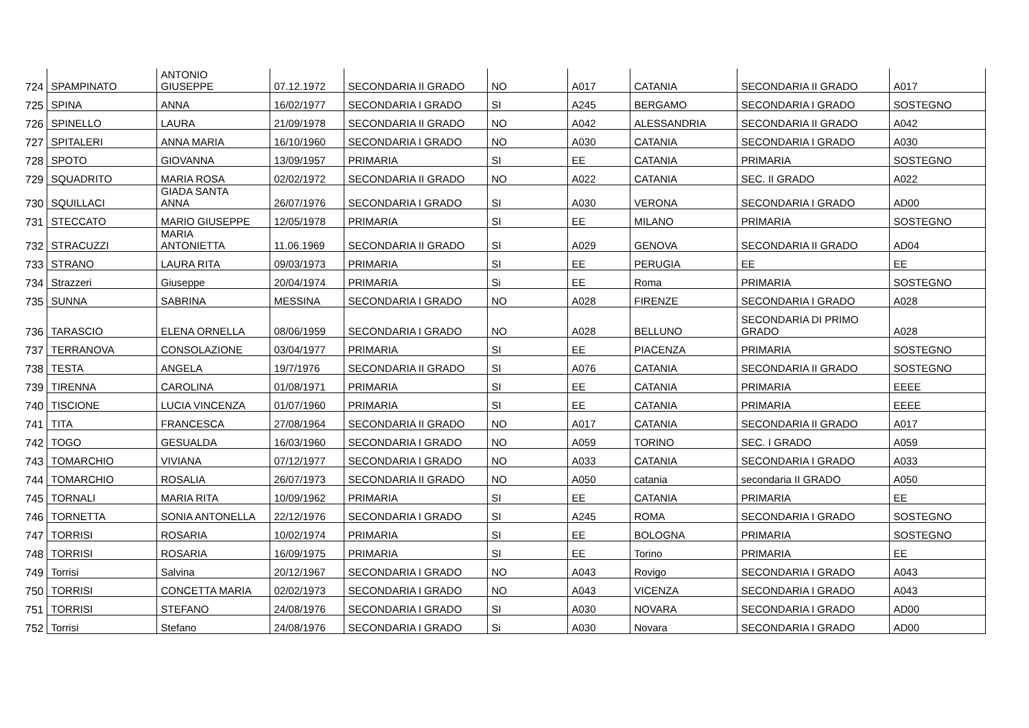| 724 | SPAMPINATO | ANTONIO GIUSEPPE | 07.12.1972 | SECONDARIA II GRADO | NO | A017 | CATANIA | SECONDARIA II GRADO | A017 |
| 725 | SPINA | ANNA | 16/02/1977 | SECONDARIA I GRADO | SI | A245 | BERGAMO | SECONDARIA I GRADO | SOSTEGNO |
| 726 | SPINELLO | LAURA | 21/09/1978 | SECONDARIA II GRADO | NO | A042 | ALESSANDRIA | SECONDARIA II GRADO | A042 |
| 727 | SPITALERI | ANNA MARIA | 16/10/1960 | SECONDARIA I GRADO | NO | A030 | CATANIA | SECONDARIA I GRADO | A030 |
| 728 | SPOTO | GIOVANNA | 13/09/1957 | PRIMARIA | SI | EE | CATANIA | PRIMARIA | SOSTEGNO |
| 729 | SQUADRITO | MARIA ROSA | 02/02/1972 | SECONDARIA II GRADO | NO | A022 | CATANIA | SEC. II GRADO | A022 |
| 730 | SQUILLACI | GIADA SANTA ANNA | 26/07/1976 | SECONDARIA I GRADO | SI | A030 | VERONA | SECONDARIA I GRADO | AD00 |
| 731 | STECCATO | MARIO GIUSEPPE | 12/05/1978 | PRIMARIA | SI | EE | MILANO | PRIMARIA | SOSTEGNO |
| 732 | STRACUZZI | MARIA ANTONIETTA | 11.06.1969 | SECONDARIA II GRADO | SI | A029 | GENOVA | SECONDARIA II GRADO | AD04 |
| 733 | STRANO | LAURA RITA | 09/03/1973 | PRIMARIA | SI | EE | PERUGIA | EE | EE |
| 734 | Strazzeri | Giuseppe | 20/04/1974 | PRIMARIA | Si | EE | Roma | PRIMARIA | SOSTEGNO |
| 735 | SUNNA | SABRINA | MESSINA | SECONDARIA I GRADO | NO | A028 | FIRENZE | SECONDARIA I GRADO | A028 |
| 736 | TARASCIO | ELENA ORNELLA | 08/06/1959 | SECONDARIA I GRADO | NO | A028 | BELLUNO | SECONDARIA DI PRIMO GRADO | A028 |
| 737 | TERRANOVA | CONSOLAZIONE | 03/04/1977 | PRIMARIA | SI | EE | PIACENZA | PRIMARIA | SOSTEGNO |
| 738 | TESTA | ANGELA | 19/7/1976 | SECONDARIA II GRADO | SI | A076 | CATANIA | SECONDARIA II GRADO | SOSTEGNO |
| 739 | TIRENNA | CAROLINA | 01/08/1971 | PRIMARIA | SI | EE | CATANIA | PRIMARIA | EEEE |
| 740 | TISCIONE | LUCIA VINCENZA | 01/07/1960 | PRIMARIA | SI | EE | CATANIA | PRIMARIA | EEEE |
| 741 | TITA | FRANCESCA | 27/08/1964 | SECONDARIA II GRADO | NO | A017 | CATANIA | SECONDARIA II GRADO | A017 |
| 742 | TOGO | GESUALDA | 16/03/1960 | SECONDARIA I GRADO | NO | A059 | TORINO | SEC. I GRADO | A059 |
| 743 | TOMARCHIO | VIVIANA | 07/12/1977 | SECONDARIA I GRADO | NO | A033 | CATANIA | SECONDARIA I GRADO | A033 |
| 744 | TOMARCHIO | ROSALIA | 26/07/1973 | SECONDARIA II GRADO | NO | A050 | catania | secondaria II GRADO | A050 |
| 745 | TORNALI | MARIA RITA | 10/09/1962 | PRIMARIA | SI | EE | CATANIA | PRIMARIA | EE |
| 746 | TORNETTA | SONIA ANTONELLA | 22/12/1976 | SECONDARIA I GRADO | SI | A245 | ROMA | SECONDARIA I GRADO | SOSTEGNO |
| 747 | TORRISI | ROSARIA | 10/02/1974 | PRIMARIA | SI | EE | BOLOGNA | PRIMARIA | SOSTEGNO |
| 748 | TORRISI | ROSARIA | 16/09/1975 | PRIMARIA | SI | EE | Torino | PRIMARIA | EE |
| 749 | Torrisi | Salvina | 20/12/1967 | SECONDARIA I GRADO | NO | A043 | Rovigo | SECONDARIA I GRADO | A043 |
| 750 | TORRISI | CONCETTA MARIA | 02/02/1973 | SECONDARIA I GRADO | NO | A043 | VICENZA | SECONDARIA I GRADO | A043 |
| 751 | TORRISI | STEFANO | 24/08/1976 | SECONDARIA I GRADO | SI | A030 | NOVARA | SECONDARIA I GRADO | AD00 |
| 752 | Torrisi | Stefano | 24/08/1976 | SECONDARIA I GRADO | Si | A030 | Novara | SECONDARIA I GRADO | AD00 |